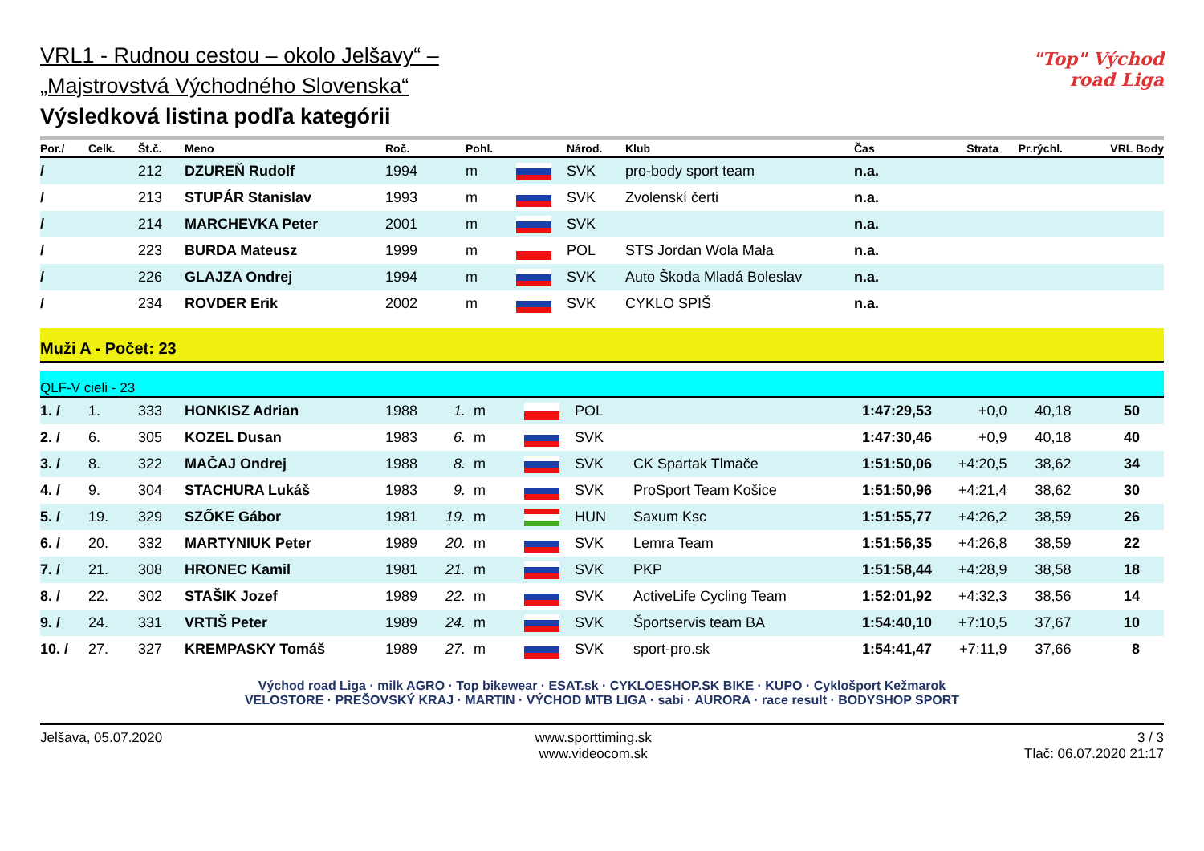"Top" Východ road Liga
VRL1 - Rudnou cestou – okolo Jelšavy“ –
„Majstrovstvá Východného Slovenska“
Výsledková listina podľa kategórii
| Por./ | Celk. | Št.č. | Meno | Roč. | | Pohl. | | Národ. | Klub | Čas | Strata | Pr.rýchl. | VRL Body |
| --- | --- | --- | --- | --- | --- | --- | --- | --- | --- | --- | --- | --- | --- |
| / | | 212 | DZUREŇ Rudolf | 1994 | | m | | SVK | pro-body sport team | n.a. | | | |
| / | | 213 | STUPÁR Stanislav | 1993 | | m | | SVK | Zvolenskí čerti | n.a. | | | |
| / | | 214 | MARCHEVKA Peter | 2001 | | m | | SVK | | n.a. | | | |
| / | | 223 | BURDA Mateusz | 1999 | | m | | POL | STS Jordan Wola Mała | n.a. | | | |
| / | | 226 | GLAJZA Ondrej | 1994 | | m | | SVK | Auto Škoda Mladá Boleslav | n.a. | | | |
| / | | 234 | ROVDER Erik | 2002 | | m | | SVK | CYKLO SPIŠ | n.a. | | | |
Muži A - Počet: 23
QLF-V cieli - 23
| 1. / | 1. | 333 | HONKISZ Adrian | 1988 | 1. | m | | POL | | 1:47:29,53 | +0,0 | 40,18 | 50 |
| 2. / | 6. | 305 | KOZEL Dusan | 1983 | 6. | m | | SVK | | 1:47:30,46 | +0,9 | 40,18 | 40 |
| 3. / | 8. | 322 | MAČAJ Ondrej | 1988 | 8. | m | | SVK | CK Spartak Tlmače | 1:51:50,06 | +4:20,5 | 38,62 | 34 |
| 4. / | 9. | 304 | STACHURA Lukáš | 1983 | 9. | m | | SVK | ProSport Team Košice | 1:51:50,96 | +4:21,4 | 38,62 | 30 |
| 5. / | 19. | 329 | SZŐKE Gábor | 1981 | 19. | m | | HUN | Saxum Ksc | 1:51:55,77 | +4:26,2 | 38,59 | 26 |
| 6. / | 20. | 332 | MARTYNIUK Peter | 1989 | 20. | m | | SVK | Lemra Team | 1:51:56,35 | +4:26,8 | 38,59 | 22 |
| 7. / | 21. | 308 | HRONEC Kamil | 1981 | 21. | m | | SVK | PKP | 1:51:58,44 | +4:28,9 | 38,58 | 18 |
| 8. / | 22. | 302 | STAŠIK Jozef | 1989 | 22. | m | | SVK | ActiveLife Cycling Team | 1:52:01,92 | +4:32,3 | 38,56 | 14 |
| 9. / | 24. | 331 | VRTIŠ Peter | 1989 | 24. | m | | SVK | Športservis team BA | 1:54:40,10 | +7:10,5 | 37,67 | 10 |
| 10. / | 27. | 327 | KREMPASKY Tomáš | 1989 | 27. | m | | SVK | sport-pro.sk | 1:54:41,47 | +7:11,9 | 37,66 | 8 |
Východ road Liga · milk AGRO · Top bikewear · ESAT.sk · CYKLOESHOP.SK BIKE · KUPO · Cyklošport Kežmarok
VELOSTORE · PREŠOVSKÝ KRAJ · MARTIN · VÝCHOD MTB LIGA · sabi · AURORA · race result · BODYSHOP SPORT
Jelšava, 05.07.2020 www.sporttiming.sk
www.videocom.sk
3 / 3
Tlač: 06.07.2020 21:17